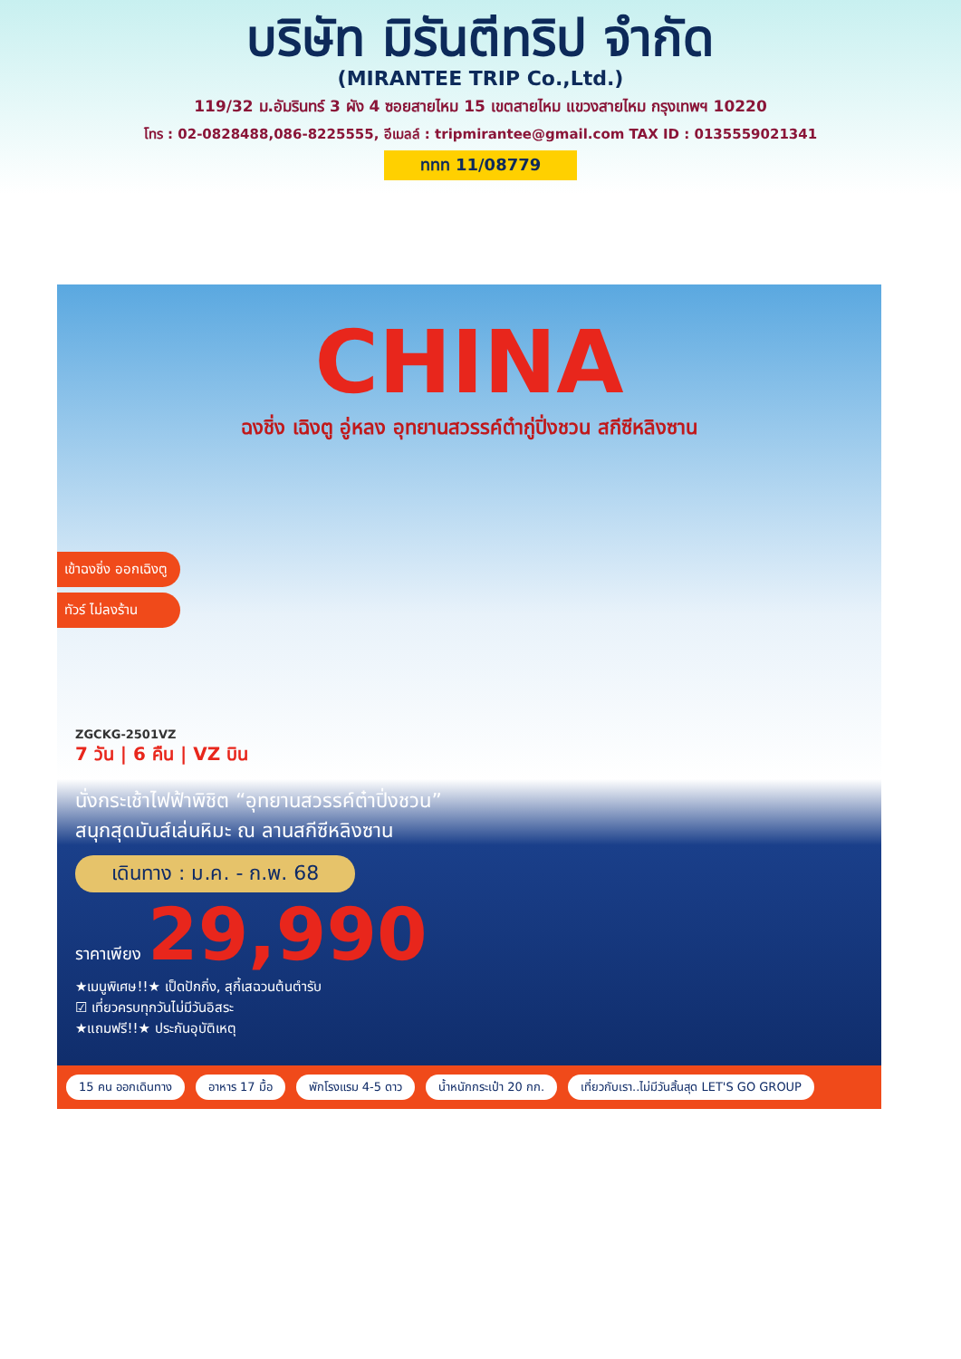บริษัท มิรันตีทริป จำกัด
(MIRANTEE TRIP Co.,Ltd.)
119/32 ม.อัมรินทร์ 3 ผัง 4 ซอยสายไหม 15 เขตสายไหม แขวงสายไหม กรุงเทพฯ 10220
โทร : 02-0828488,086-8225555, อีเมลล์ : tripmirantee@gmail.com TAX ID : 0135559021341
ททท 11/08779
CHINA
ฉงชิ่ง เฉิงตู อู่หลง อุทยานสวรรค์ต๋ากู่ปิ่งชวน สกีซีหลิงซาน
เข้าฉงชิ่ง ออกเฉิงตู
ทัวร์ ไม่ลงร้าน
ZGCKG-2501VZ
7 วัน | 6 คืน | VZ บิน
นั่งกระเช้าไฟฟ้าพิชิต “อุทยานสวรรค์ต๋าปิ่งชวน”
สนุกสุดมันส์เล่นหิมะ ณ ลานสกีซีหลิงซาน
เดินทาง : ม.ค. - ก.พ. 68
ราคาเพียง 29,990
★เมนูพิเศษ!!★ เป็ดปักกิ่ง, สุกี้เสฉวนต้นตำรับ
☑ เที่ยวครบทุกวันไม่มีวันอิสระ
★แถมฟรี!!★ ประกันอุบัติเหตุ
15 คน ออกเดินทาง อาหาร 17 มื้อ พักโรงแรม 4-5 ดาว น้ำหนักกระเป๋า 20 กก. เที่ยวกับเรา..ไม่มีวันสิ้นสุด LET'S GO GROUP